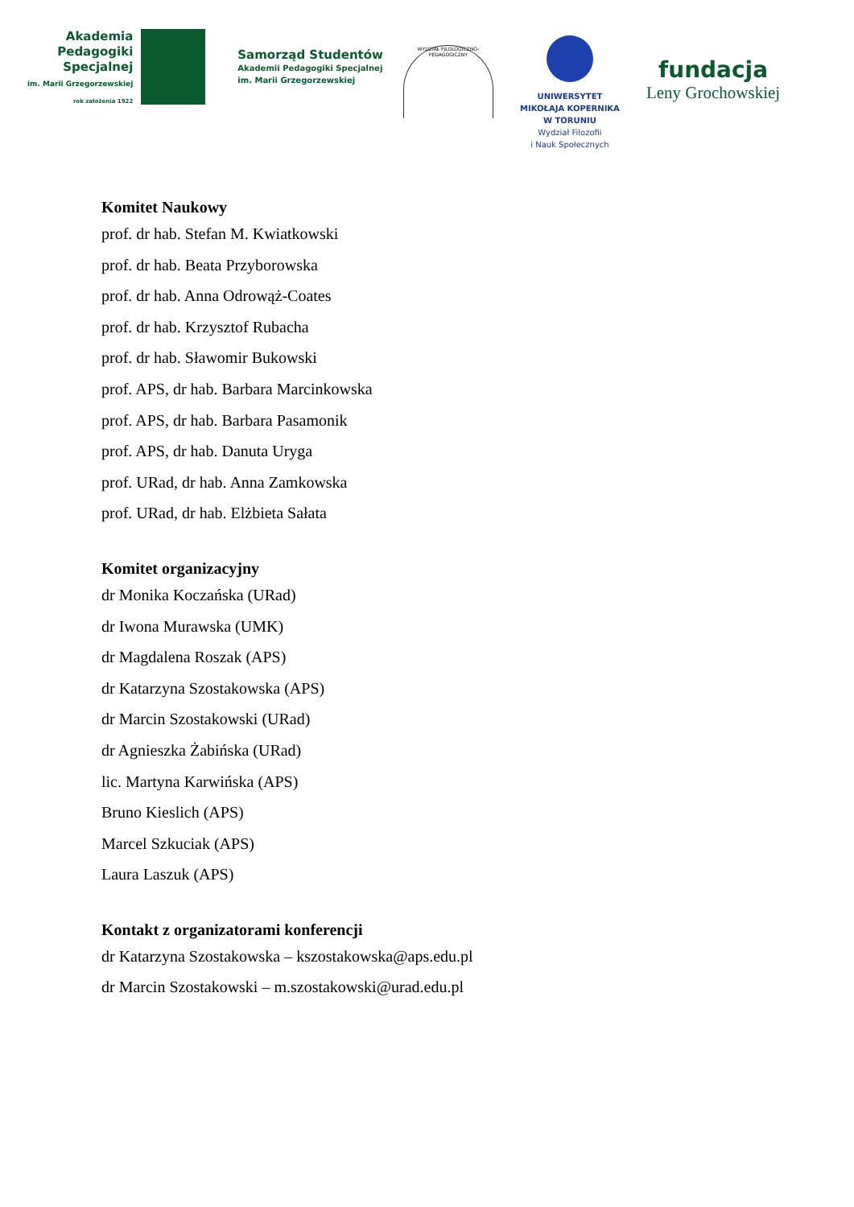Akademia
Pedagogiki
Specjalnej
im. Marii Grzegorzewskiej
rok założenia 1922
Samorząd Studentów
Akademii Pedagogiki Specjalnej
im. Marii Grzegorzewskiej
WYDZIAŁ FILOLOGICZNO-PEDAGOGICZNY
UNIWERSYTET
MIKOŁAJA KOPERNIKA
W TORUNIU
Wydział Filozofii
i Nauk Społecznych
fundacja
Leny Grochowskiej
Komitet Naukowy
prof. dr hab. Stefan M. Kwiatkowski
prof. dr hab. Beata Przyborowska
prof. dr hab. Anna Odrowąż-Coates
prof. dr hab. Krzysztof Rubacha
prof. dr hab. Sławomir Bukowski
prof. APS, dr hab. Barbara Marcinkowska
prof. APS, dr hab. Barbara Pasamonik
prof. APS, dr hab. Danuta Uryga
prof. URad, dr hab. Anna Zamkowska
prof. URad, dr hab. Elżbieta Sałata
Komitet organizacyjny
dr Monika Koczańska (URad)
dr Iwona Murawska (UMK)
dr Magdalena Roszak (APS)
dr Katarzyna Szostakowska (APS)
dr Marcin Szostakowski (URad)
dr Agnieszka Żabińska (URad)
lic. Martyna Karwińska (APS)
Bruno Kieslich (APS)
Marcel Szkuciak (APS)
Laura Laszuk (APS)
Kontakt z organizatorami konferencji
dr Katarzyna Szostakowska – kszostakowska@aps.edu.pl
dr Marcin Szostakowski – m.szostakowski@urad.edu.pl